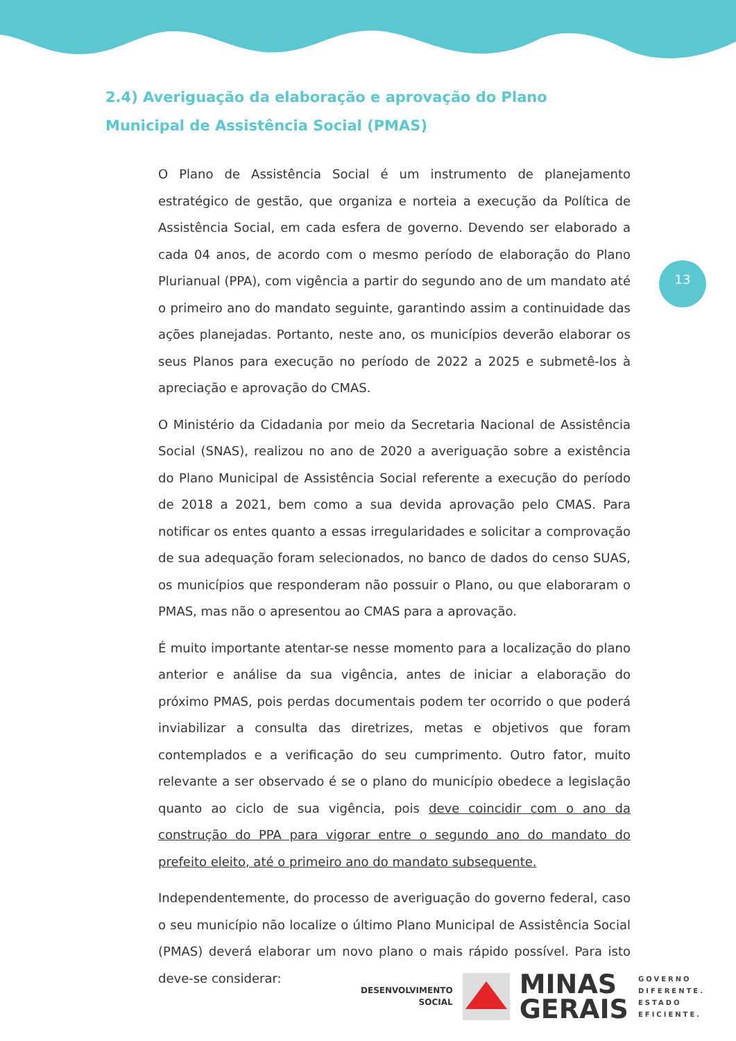2.4) Averiguação da elaboração e aprovação do Plano Municipal de Assistência Social (PMAS)
O Plano de Assistência Social é um instrumento de planejamento estratégico de gestão, que organiza e norteia a execução da Política de Assistência Social, em cada esfera de governo. Devendo ser elaborado a cada 04 anos, de acordo com o mesmo período de elaboração do Plano Plurianual (PPA), com vigência a partir do segundo ano de um mandato até o primeiro ano do mandato seguinte, garantindo assim a continuidade das ações planejadas. Portanto, neste ano, os municípios deverão elaborar os seus Planos para execução no período de 2022 a 2025 e submetê-los à apreciação e aprovação do CMAS.
O Ministério da Cidadania por meio da Secretaria Nacional de Assistência Social (SNAS), realizou no ano de 2020 a averiguação sobre a existência do Plano Municipal de Assistência Social referente a execução do período de 2018 a 2021, bem como a sua devida aprovação pelo CMAS. Para notificar os entes quanto a essas irregularidades e solicitar a comprovação de sua adequação foram selecionados, no banco de dados do censo SUAS, os municípios que responderam não possuir o Plano, ou que elaboraram o PMAS, mas não o apresentou ao CMAS para a aprovação.
É muito importante atentar-se nesse momento para a localização do plano anterior e análise da sua vigência, antes de iniciar a elaboração do próximo PMAS, pois perdas documentais podem ter ocorrido o que poderá inviabilizar a consulta das diretrizes, metas e objetivos que foram contemplados e a verificação do seu cumprimento. Outro fator, muito relevante a ser observado é se o plano do município obedece a legislação quanto ao ciclo de sua vigência, pois deve coincidir com o ano da construção do PPA para vigorar entre o segundo ano do mandato do prefeito eleito, até o primeiro ano do mandato subsequente.
Independentemente, do processo de averiguação do governo federal, caso o seu município não localize o último Plano Municipal de Assistência Social (PMAS) deverá elaborar um novo plano o mais rápido possível. Para isto deve-se considerar:
13
DESENVOLVIMENTO
SOCIAL
MINAS
GERAIS
GOVERNO
DIFERENTE.
ESTADO
EFICIENTE.